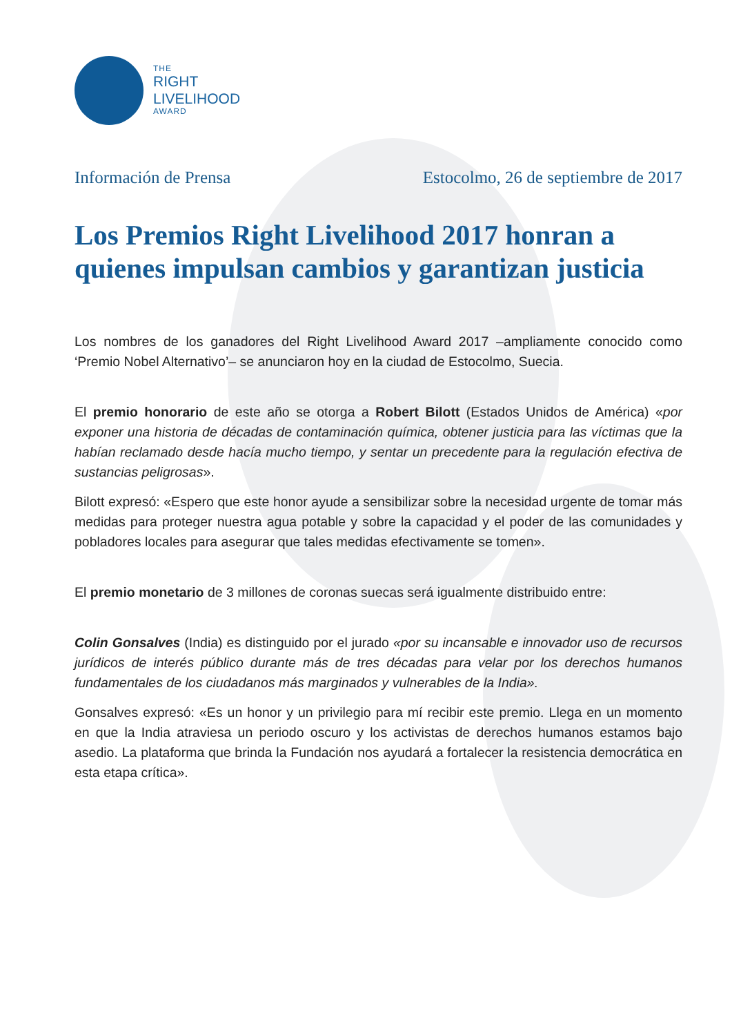THE
RIGHT
LIVELIHOOD
AWARD
Información de Prensa Estocolmo, 26 de septiembre de 2017
Los Premios Right Livelihood 2017 honran a quienes impulsan cambios y garantizan justicia
Los nombres de los ganadores del Right Livelihood Award 2017 –ampliamente conocido como ‘Premio Nobel Alternativo’– se anunciaron hoy en la ciudad de Estocolmo, Suecia.
El premio honorario de este año se otorga a Robert Bilott (Estados Unidos de América) «por exponer una historia de décadas de contaminación química, obtener justicia para las víctimas que la habían reclamado desde hacía mucho tiempo, y sentar un precedente para la regulación efectiva de sustancias peligrosas».
Bilott expresó: «Espero que este honor ayude a sensibilizar sobre la necesidad urgente de tomar más medidas para proteger nuestra agua potable y sobre la capacidad y el poder de las comunidades y pobladores locales para asegurar que tales medidas efectivamente se tomen».
El premio monetario de 3 millones de coronas suecas será igualmente distribuido entre:
Colin Gonsalves (India) es distinguido por el jurado «por su incansable e innovador uso de recursos jurídicos de interés público durante más de tres décadas para velar por los derechos humanos fundamentales de los ciudadanos más marginados y vulnerables de la India».
Gonsalves expresó: «Es un honor y un privilegio para mí recibir este premio. Llega en un momento en que la India atraviesa un periodo oscuro y los activistas de derechos humanos estamos bajo asedio. La plataforma que brinda la Fundación nos ayudará a fortalecer la resistencia democrática en esta etapa crítica».